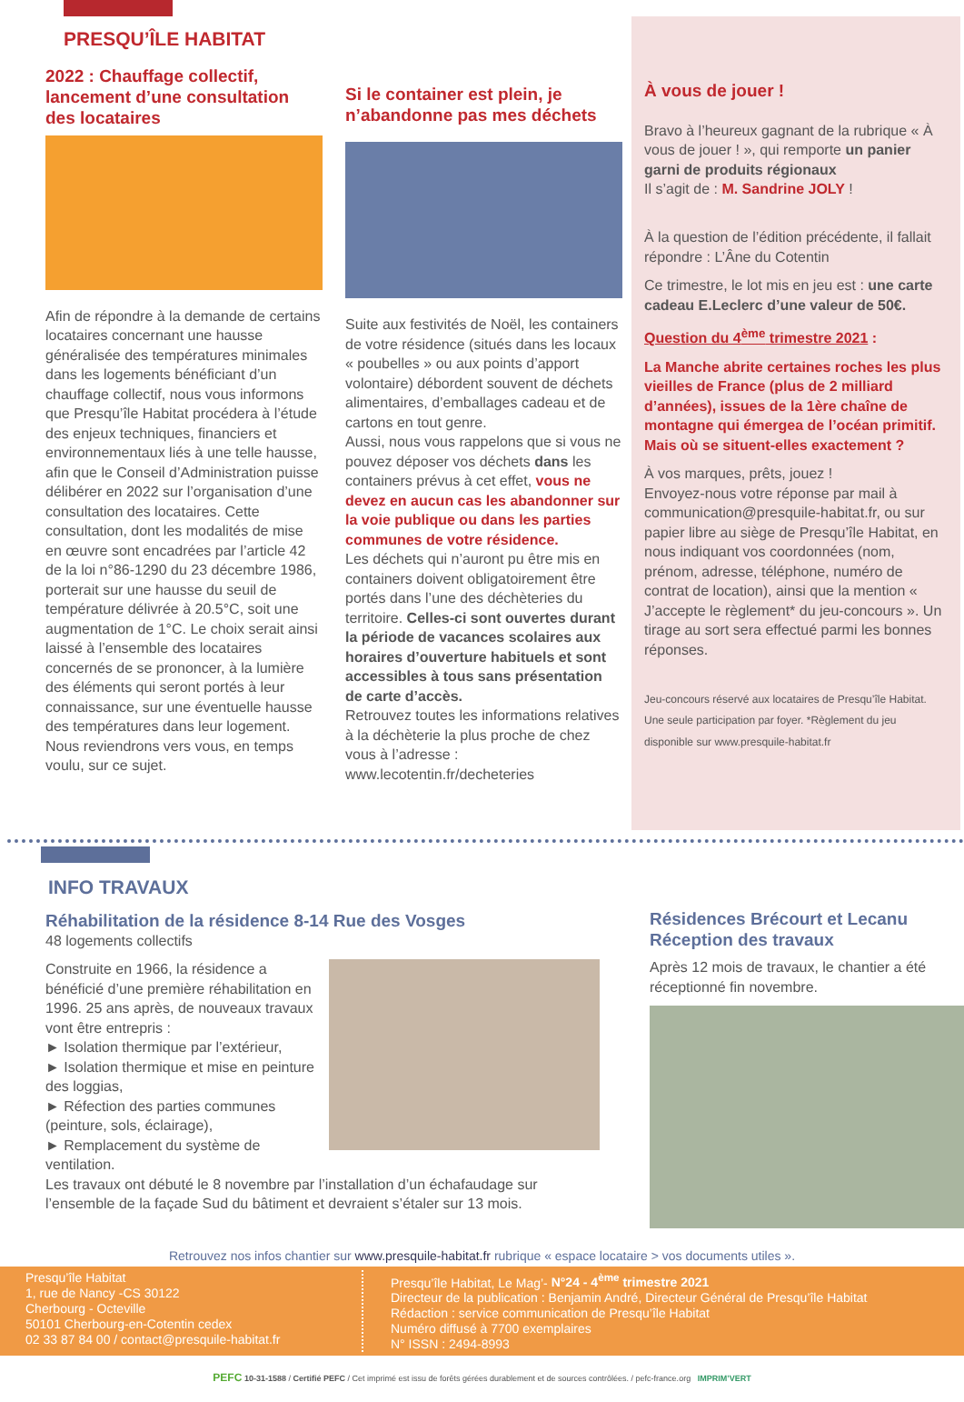PRESQU’ÎLE HABITAT
2022 : Chauffage collectif, lancement d’une consultation des locataires
Afin de répondre à la demande de certains locataires concernant une hausse généralisée des températures minimales dans les logements bénéficiant d’un chauffage collectif, nous vous informons que Presqu’île Habitat procédera à l’étude des enjeux techniques, financiers et environnementaux liés à une telle hausse, afin que le Conseil d’Administration puisse délibérer en 2022 sur l’organisation d’une consultation des locataires. Cette consultation, dont les modalités de mise en œuvre sont encadrées par l’article 42 de la loi n°86-1290 du 23 décembre 1986, porterait sur une hausse du seuil de température délivrée à 20.5°C, soit une augmentation de 1°C. Le choix serait ainsi laissé à l’ensemble des locataires concernés de se prononcer, à la lumière des éléments qui seront portés à leur connaissance, sur une éventuelle hausse des températures dans leur logement. Nous reviendrons vers vous, en temps voulu, sur ce sujet.
Si le container est plein, je n’abandonne pas mes déchets
Suite aux festivités de Noël, les containers de votre résidence (situés dans les locaux « poubelles » ou aux points d’apport volontaire) débordent souvent de déchets alimentaires, d’emballages cadeau et de cartons en tout genre.
Aussi, nous vous rappelons que si vous ne pouvez déposer vos déchets dans les containers prévus à cet effet, vous ne devez en aucun cas les abandonner sur la voie publique ou dans les parties communes de votre résidence.
Les déchets qui n’auront pu être mis en containers doivent obligatoirement être portés dans l’une des déchèteries du territoire. Celles-ci sont ouvertes durant la période de vacances scolaires aux horaires d’ouverture habituels et sont accessibles à tous sans présentation de carte d’accès.
Retrouvez toutes les informations relatives à la déchèterie la plus proche de chez vous à l’adresse : www.lecotentin.fr/decheteries
À vous de jouer !
Bravo à l’heureux gagnant de la rubrique « À vous de jouer ! », qui remporte un panier garni de produits régionaux
Il s’agit de : M. Sandrine JOLY !
À la question de l’édition précédente, il fallait répondre : L’Âne du Cotentin
Ce trimestre, le lot mis en jeu est : une carte cadeau E.Leclerc d’une valeur de 50€.
Question du 4<sup>ème</sup> trimestre 2021 :
La Manche abrite certaines roches les plus vieilles de France (plus de 2 milliard d’années), issues de la 1ère chaîne de montagne qui émergea de l’océan primitif. Mais où se situent-elles exactement ?
À vos marques, prêts, jouez !
Envoyez-nous votre réponse par mail à communication@presquile-habitat.fr, ou sur papier libre au siège de Presqu’île Habitat, en nous indiquant vos coordonnées (nom, prénom, adresse, téléphone, numéro de contrat de location), ainsi que la mention « J’accepte le règlement* du jeu-concours ». Un tirage au sort sera effectué parmi les bonnes réponses.
Jeu-concours réservé aux locataires de Presqu’île Habitat. Une seule participation par foyer. *Règlement du jeu disponible sur www.presquile-habitat.fr
INFO TRAVAUX
Réhabilitation de la résidence 8-14 Rue des Vosges
48 logements collectifs
Construite en 1966, la résidence a bénéficié d’une première réhabilitation en 1996. 25 ans après, de nouveaux travaux vont être entrepris :
► Isolation thermique par l’extérieur,
► Isolation thermique et mise en peinture des loggias,
► Réfection des parties communes (peinture, sols, éclairage),
► Remplacement du système de ventilation.
Les travaux ont débuté le 8 novembre par l’installation d’un échafaudage sur l’ensemble de la façade Sud du bâtiment et devraient s’étaler sur 13 mois.
Résidences Brécourt et Lecanu Réception des travaux
Après 12 mois de travaux, le chantier a été réceptionné fin novembre.
Retrouvez nos infos chantier sur www.presquile-habitat.fr rubrique « espace locataire > vos documents utiles ».
Presqu’île Habitat
1, rue de Nancy -CS 30122
Cherbourg - Octeville
50101 Cherbourg-en-Cotentin cedex
02 33 87 84 00 / contact@presquile-habitat.fr
Presqu’île Habitat, Le Mag’- N°24 - 4<sup>ème</sup> trimestre 2021
Directeur de la publication : Benjamin André, Directeur Général de Presqu’île Habitat
Rédaction : service communication de Presqu’île Habitat
Numéro diffusé à 7700 exemplaires
N° ISSN : 2494-8993
PEFC 10-31-1588 / Certifié PEFC / Cet imprimé est issu de forêts gérées durablement et de sources contrôlées. / pefc-france.org IMPRIM’VERT